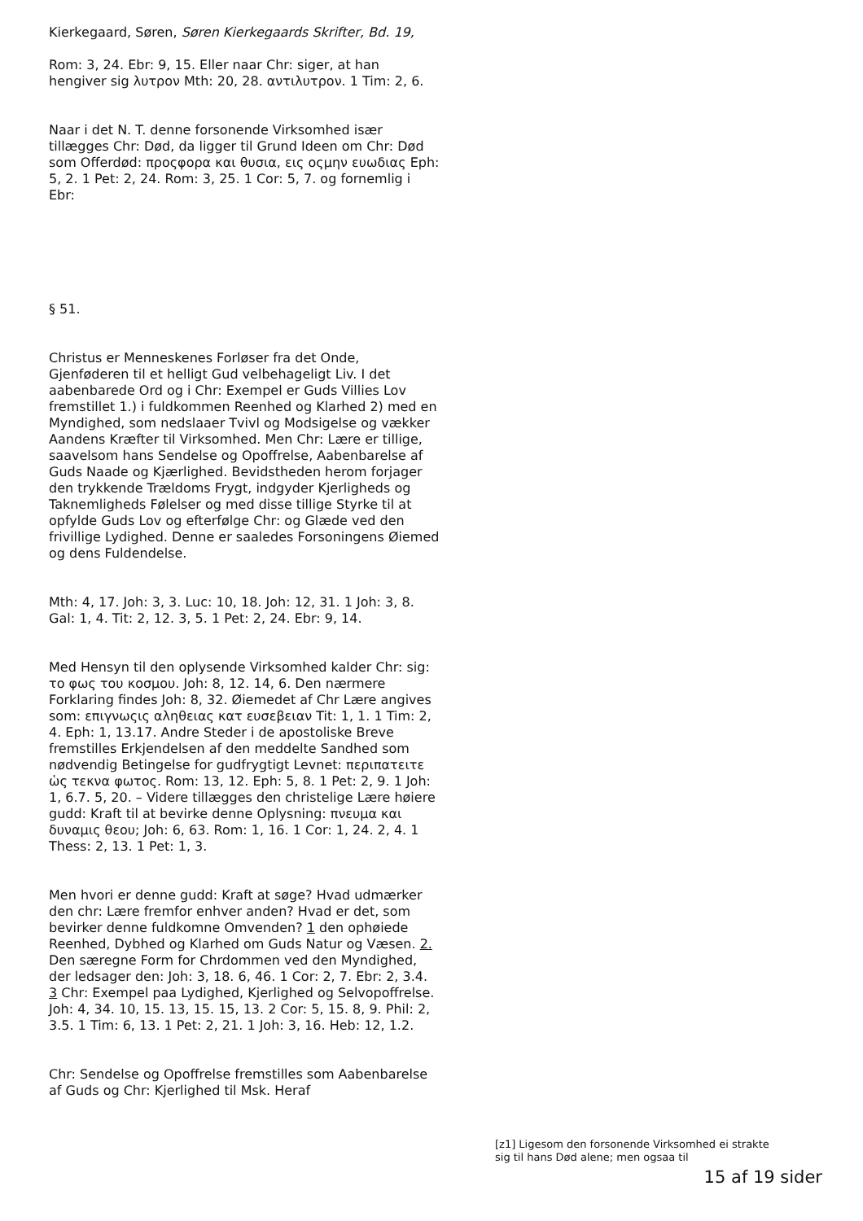Kierkegaard, Søren, Søren Kierkegaards Skrifter, Bd. 19,
Rom: 3, 24. Ebr: 9, 15. Eller naar Chr: siger, at han hengiver sig λυτρον Mth: 20, 28. αντιλυτρον. 1 Tim: 2, 6.
Naar i det N. T. denne forsonende Virksomhed især tillægges Chr: Død, da ligger til Grund Ideen om Chr: Død som Offerdød: προςφορα και θυσια, εις οςμην ευωδιας Eph: 5, 2. 1 Pet: 2, 24. Rom: 3, 25. 1 Cor: 5, 7. og fornemlig i Ebr:
§ 51.
Christus er Menneskenes Forløser fra det Onde, Gjenføderen til et helligt Gud velbehageligt Liv. I det aabenbarede Ord og i Chr: Exempel er Guds Villies Lov fremstillet 1.) i fuldkommen Reenhed og Klarhed 2) med en Myndighed, som nedslaaer Tvivl og Modsigelse og vækker Aandens Kræfter til Virksomhed. Men Chr: Lære er tillige, saavelsom hans Sendelse og Opoffrelse, Aabenbarelse af Guds Naade og Kjærlighed. Bevidstheden herom forjager den trykkende Trældoms Frygt, indgyder Kjerligheds og Taknemligheds Følelser og med disse tillige Styrke til at opfylde Guds Lov og efterfølge Chr: og Glæde ved den frivillige Lydighed. Denne er saaledes Forsoningens Øiemed og dens Fuldendelse.
Mth: 4, 17. Joh: 3, 3. Luc: 10, 18. Joh: 12, 31. 1 Joh: 3, 8. Gal: 1, 4. Tit: 2, 12. 3, 5. 1 Pet: 2, 24. Ebr: 9, 14.
Med Hensyn til den oplysende Virksomhed kalder Chr: sig: το φως του κοσμου. Joh: 8, 12. 14, 6. Den nærmere Forklaring findes Joh: 8, 32. Øiemedet af Chr Lære angives som: επιγνωςις αληθειας κατ ευσεβειαν Tit: 1, 1. 1 Tim: 2, 4. Eph: 1, 13.17. Andre Steder i de apostoliske Breve fremstilles Erkjendelsen af den meddelte Sandhed som nødvendig Betingelse for gudfrygtigt Levnet: περιπατειτε ὡς τεκνα φωτος. Rom: 13, 12. Eph: 5, 8. 1 Pet: 2, 9. 1 Joh: 1, 6.7. 5, 20. – Videre tillægges den christelige Lære høiere gudd: Kraft til at bevirke denne Oplysning: πνευμα και δυναμις θεου; Joh: 6, 63. Rom: 1, 16. 1 Cor: 1, 24. 2, 4. 1 Thess: 2, 13. 1 Pet: 1, 3.
Men hvori er denne gudd: Kraft at søge? Hvad udmærker den chr: Lære fremfor enhver anden? Hvad er det, som bevirker denne fuldkomne Omvenden? 1 den ophøiede Reenhed, Dybhed og Klarhed om Guds Natur og Væsen. 2. Den særegne Form for Chrdommen ved den Myndighed, der ledsager den: Joh: 3, 18. 6, 46. 1 Cor: 2, 7. Ebr: 2, 3.4. 3 Chr: Exempel paa Lydighed, Kjerlighed og Selvopoffrelse. Joh: 4, 34. 10, 15. 13, 15. 15, 13. 2 Cor: 5, 15. 8, 9. Phil: 2, 3.5. 1 Tim: 6, 13. 1 Pet: 2, 21. 1 Joh: 3, 16. Heb: 12, 1.2.
Chr: Sendelse og Opoffrelse fremstilles som Aabenbarelse af Guds og Chr: Kjerlighed til Msk. Heraf
[z1] Ligesom den forsonende Virksomhed ei strakte sig til hans Død alene; men ogsaa til
15 af 19 sider